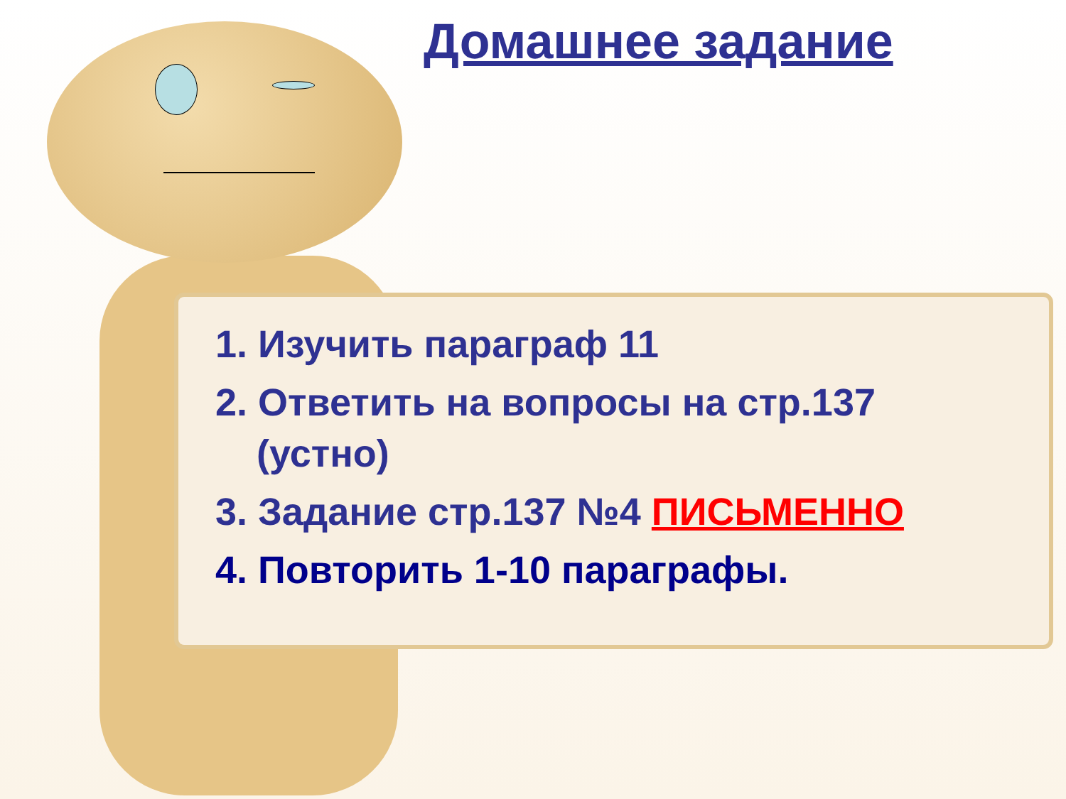Домашнее задание
1. Изучить параграф 11
2. Ответить на вопросы на стр.137
(устно)
3. Задание стр.137 №4 ПИСЬМЕННО
4. Повторить 1-10 параграфы.